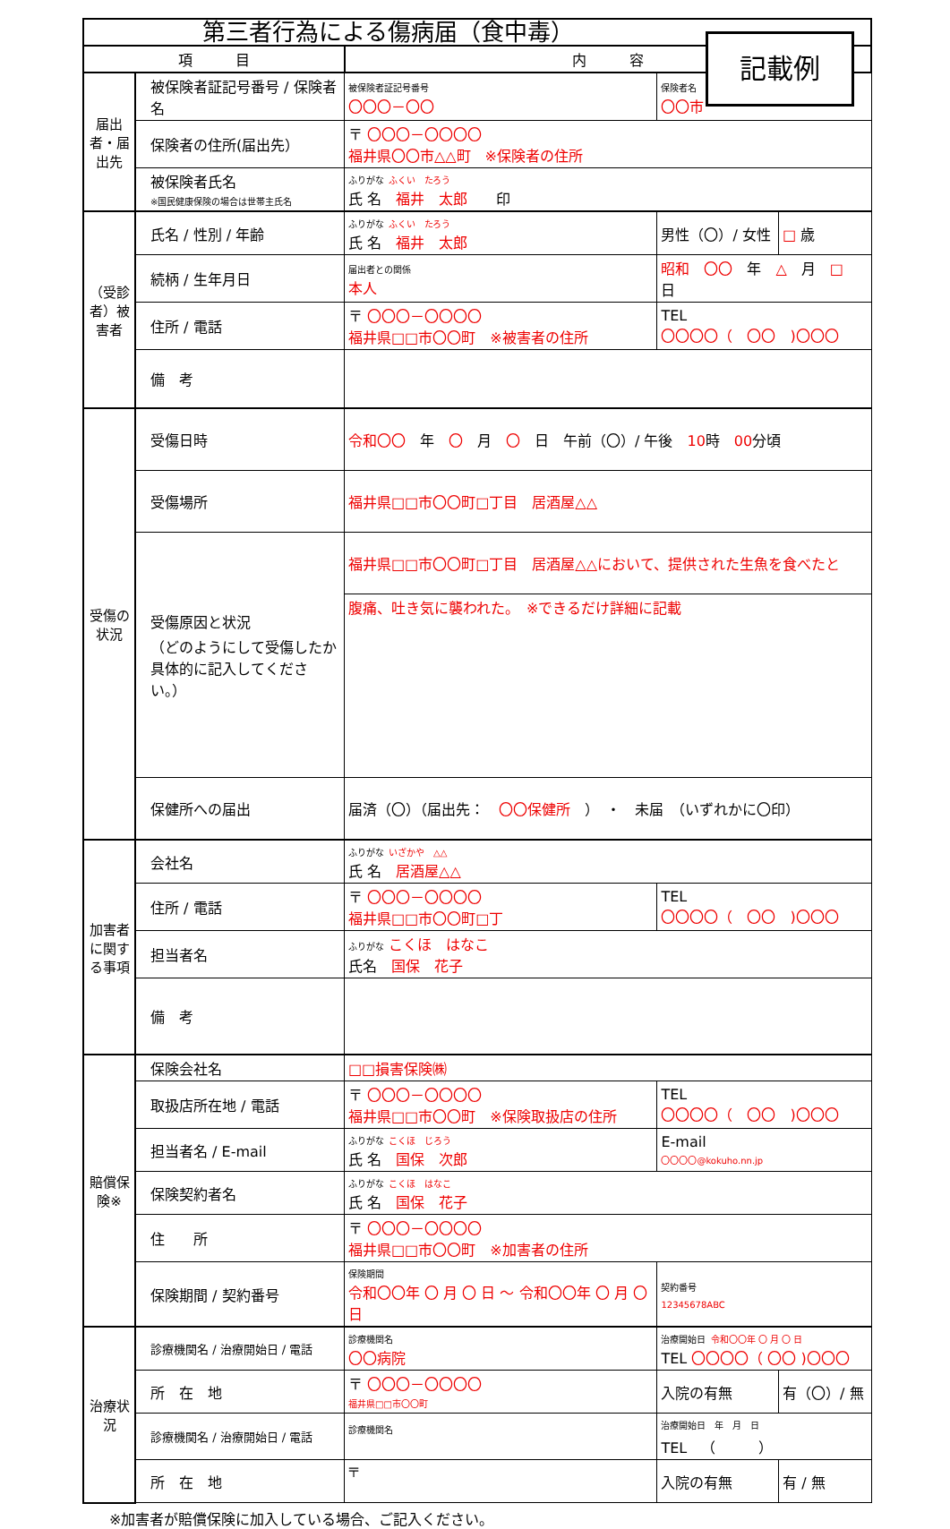第三者行為による傷病届（食中毒）
記載例
| 項 目 | | 内 容 | | | |
| --- | --- | --- | --- | --- | --- |
| 届出者・届出先 | 被保険者証記号番号 / 保険者名 | 被保険者証記号番号 〇〇〇－〇〇 | | 保険者名 〇〇市 | |
| | 保険者の住所(届出先） | 〒 〇〇〇－〇〇〇〇 福井県〇〇市△△町 ※保険者の住所 | | | |
| | 被保険者氏名 ※国民健康保険の場合は世帯主氏名 | ふりがな ふくい たろう 氏 名 福井 太郎 印 | | | |
| （受診者）被害者 | 氏名 / 性別 / 年齢 | ふりがな ふくい たろう 氏 名 福井 太郎 | | 男性（〇）/ 女性 | □ 歳 |
| | 続柄 / 生年月日 | 届出者との関係 本人 | 昭和 〇〇 年 △ 月 □ 日 | | |
| | 住所 / 電話 | 〒 〇〇〇－〇〇〇〇 福井県□□市〇〇町 ※被害者の住所 | | TEL 〇〇〇〇（ 〇〇 )〇〇〇 | |
| | 備 考 | | | | |
| 受傷の状況 | 受傷日時 | 令和〇〇 年 〇 月 〇 日 午前（〇）/ 午後 10 時 00 分頃 | | | |
| | 受傷場所 | 福井県□□市〇〇町□丁目 居酒屋△△ | | | |
| | 受傷原因と状況 （どのようにして受傷したか具体的に記入してください。） | 福井県□□市〇〇町□丁目 居酒屋△△において、提供された生魚を食べたと | | | |
| | | 腹痛、吐き気に襲われた。 ※できるだけ詳細に記載 | | | |
| | 保健所への届出 | 届済（〇）（届出先： 〇〇保健所 ） ・ 未届 （いずれかに〇印） | | | |
| 加害者に関する事項 | 会社名 | ふりがな いざかや △△ 氏 名 居酒屋△△ | | | |
| | 住所 / 電話 | 〒 〇〇〇－〇〇〇〇 福井県□□市〇〇町□丁 | | TEL 〇〇〇〇（ 〇〇 )〇〇〇 | |
| | 担当者名 | ふりがな こくほ はなこ 氏名 国保 花子 | | | |
| | 備 考 | | | | |
| 賠償保険※ | 保険会社名 | □□損害保険㈱ | | | |
| | 取扱店所在地 / 電話 | 〒 〇〇〇－〇〇〇〇 福井県□□市〇〇町 ※保険取扱店の住所 | | TEL 〇〇〇〇（ 〇〇 )〇〇〇 | |
| | 担当者名 / E-mail | ふりがな こくほ じろう 氏 名 国保 次郎 | | E-mail 〇〇〇〇@kokuho.nn.jp | |
| | 保険契約者名 | ふりがな こくほ はなこ 氏 名 国保 花子 | | | |
| | 住 所 | 〒 〇〇〇－〇〇〇〇 福井県□□市〇〇町 ※加害者の住所 | | | |
| | 保険期間 / 契約番号 | 保険期間 令和〇〇年 〇 月 〇 日 ～ 令和〇〇年 〇 月 〇 日 | | 契約番号 12345678ABC | |
| 治療状況 | 診療機関名 / 治療開始日 / 電話 | 診療機関名 〇〇病院 | 治療開始日 令和〇〇年 〇 月 〇 日 TEL 〇〇〇〇（ 〇〇 )〇〇〇 | | |
| | 所 在 地 | 〒 〇〇〇－〇〇〇〇 福井県□□市〇〇町 | | 入院の有無 | 有（〇）/ 無 |
| | 診療機関名 / 治療開始日 / 電話 | 診療機関名 | 治療開始日 年 月 日 TEL （ ） | | |
| | 所 在 地 | 〒 | | 入院の有無 | 有 / 無 |
※加害者が賠償保険に加入している場合、ご記入ください。